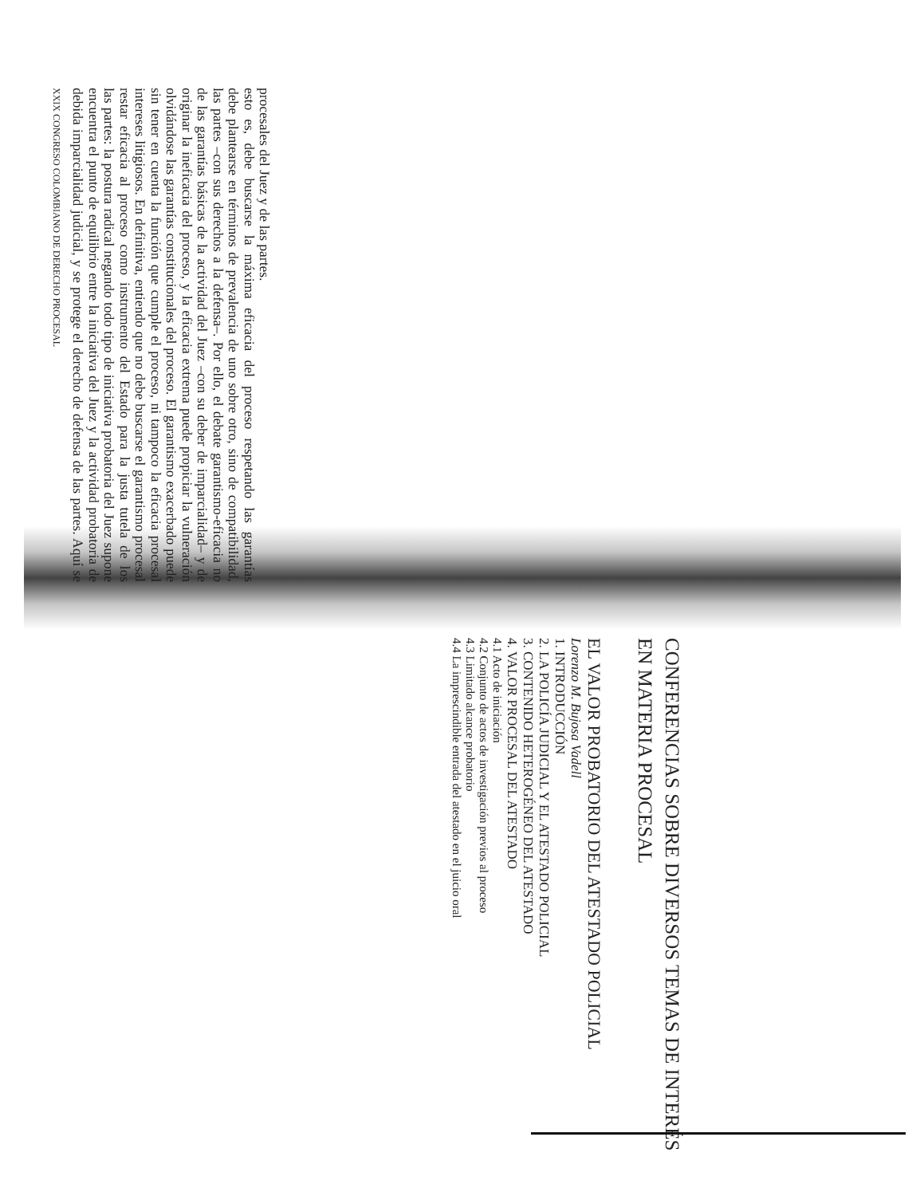XXIX CONGRESO COLOMBIANO DE DERECHO PROCESAL
debida imparcialidad judicial, y se protege el derecho de defensa de las partes. Aquí se encuentra el punto de equilibrio entre la iniciativa del Juez y la actividad probatoria de las partes: la postura radical negando todo tipo de iniciativa probatoria del Juez supone restar eficacia al proceso como instrumento del Estado para la justa tutela de los intereses litigiosos. En definitiva, entiendo que no debe buscarse el garantismo procesal sin tener en cuenta la función que cumple el proceso, ni tampoco la eficacia procesal olvidándose las garantías constitucionales del proceso. El garantismo exacerbado puede originar la ineficacia del proceso, y la eficacia extrema puede propiciar la vulneración de las garantías básicas de la actividad del Juez –con su deber de imparcialidad– y de las partes –con sus derechos a la defensa–. Por ello, el debate garantismo-eficacia no debe plantearse en términos de prevalencia de uno sobre otro, sino de compatibilidad, esto es, debe buscarse la máxima eficacia del proceso respetando las garantías procesales del Juez y de las partes.
CONFERENCIAS SOBRE DIVERSOS TEMAS DE INTERÉS EN MATERIA PROCESAL
EL VALOR PROBATORIO DEL ATESTADO POLICIAL
Lorenzo M. Bujosa Vadell
1. INTRODUCCIÓN
2. LA POLICÍA JUDICIAL Y EL ATESTADO POLICIAL
3. CONTENIDO HETEROGÉNEO DEL ATESTADO
4. VALOR PROCESAL DEL ATESTADO
4.1 Acto de iniciación
4.2 Conjunto de actos de investigación previos al proceso
4.3 Limitado alcance probatorio
4.4 La imprescindible entrada del atestado en el juicio oral